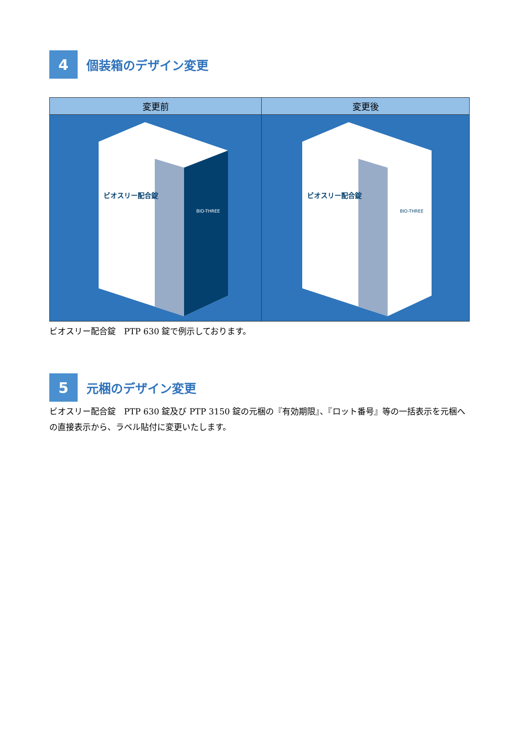4
個装箱のデザイン変更
| 変更前 | 変更後 |
| --- | --- |
| ビオスリー配合錠 BIO-THREE | ビオスリー配合錠 BIO-THREE |
ビオスリー配合錠　PTP 630 錠で例示しております。
5
元梱のデザイン変更
ビオスリー配合錠　PTP 630 錠及び PTP 3150 錠の元梱の『有効期限』、『ロット番号』等の一括表示を元梱への直接表示から、ラベル貼付に変更いたします。